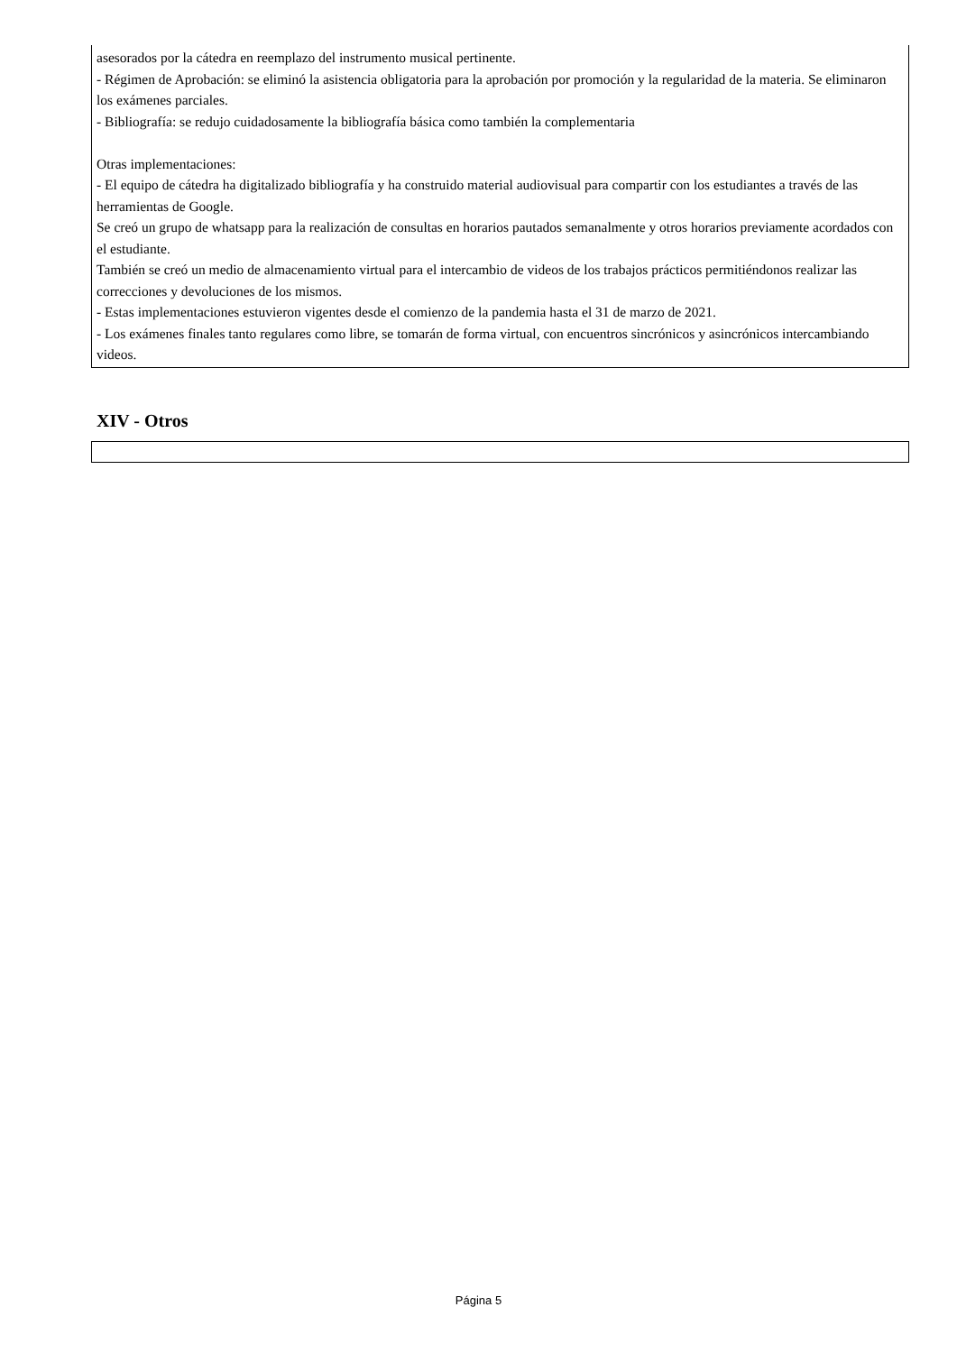asesorados por la cátedra en reemplazo del instrumento musical pertinente.
- Régimen de Aprobación: se eliminó la asistencia obligatoria para la aprobación por promoción y la regularidad de la materia. Se eliminaron los exámenes parciales.
- Bibliografía: se redujo cuidadosamente la bibliografía básica como también la complementaria
Otras implementaciones:
- El equipo de cátedra ha digitalizado bibliografía y ha construido material audiovisual para compartir con los estudiantes a través de las herramientas de Google.
Se creó un grupo de whatsapp para la realización de consultas en horarios pautados semanalmente y otros horarios previamente acordados con el estudiante.
También se creó un medio de almacenamiento virtual para el intercambio de videos de los trabajos prácticos permitiéndonos realizar las correcciones y devoluciones de los mismos.
- Estas implementaciones estuvieron vigentes desde el comienzo de la pandemia hasta el 31 de marzo de 2021.
- Los exámenes finales tanto regulares como libre, se tomarán de forma virtual, con encuentros sincrónicos y asincrónicos intercambiando videos.
XIV - Otros
Página 5